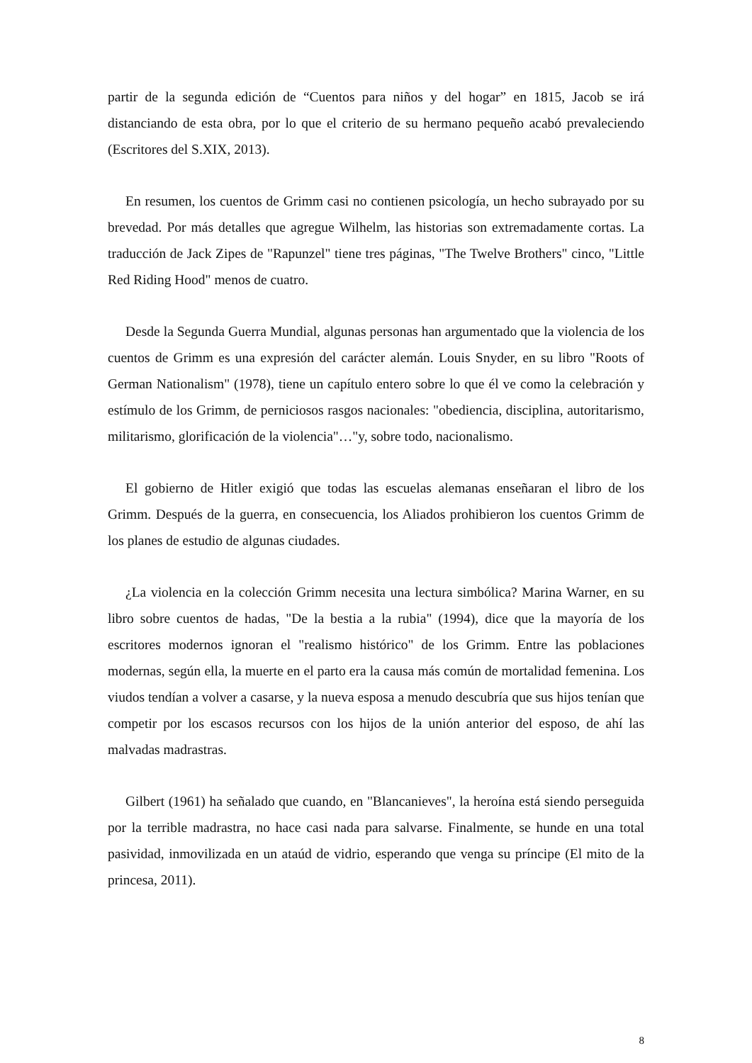partir de la segunda edición de “Cuentos para niños y del hogar” en 1815, Jacob se irá distanciando de esta obra, por lo que el criterio de su hermano pequeño acabó prevaleciendo (Escritores del S.XIX, 2013).
En resumen, los cuentos de Grimm casi no contienen psicología, un hecho subrayado por su brevedad. Por más detalles que agregue Wilhelm, las historias son extremadamente cortas. La traducción de Jack Zipes de "Rapunzel" tiene tres páginas, "The Twelve Brothers" cinco, "Little Red Riding Hood" menos de cuatro.
Desde la Segunda Guerra Mundial, algunas personas han argumentado que la violencia de los cuentos de Grimm es una expresión del carácter alemán. Louis Snyder, en su libro "Roots of German Nationalism" (1978), tiene un capítulo entero sobre lo que él ve como la celebración y estímulo de los Grimm, de perniciosos rasgos nacionales: "obediencia, disciplina, autoritarismo, militarismo, glorificación de la violencia"…"y, sobre todo, nacionalismo.
El gobierno de Hitler exigió que todas las escuelas alemanas enseñaran el libro de los Grimm. Después de la guerra, en consecuencia, los Aliados prohibieron los cuentos Grimm de los planes de estudio de algunas ciudades.
¿La violencia en la colección Grimm necesita una lectura simbólica? Marina Warner, en su libro sobre cuentos de hadas, "De la bestia a la rubia" (1994), dice que la mayoría de los escritores modernos ignoran el "realismo histórico" de los Grimm. Entre las poblaciones modernas, según ella, la muerte en el parto era la causa más común de mortalidad femenina. Los viudos tendían a volver a casarse, y la nueva esposa a menudo descubría que sus hijos tenían que competir por los escasos recursos con los hijos de la unión anterior del esposo, de ahí las malvadas madrastras.
Gilbert (1961) ha señalado que cuando, en "Blancanieves", la heroína está siendo perseguida por la terrible madrastra, no hace casi nada para salvarse. Finalmente, se hunde en una total pasividad, inmovilizada en un ataúd de vidrio, esperando que venga su príncipe (El mito de la princesa, 2011).
8